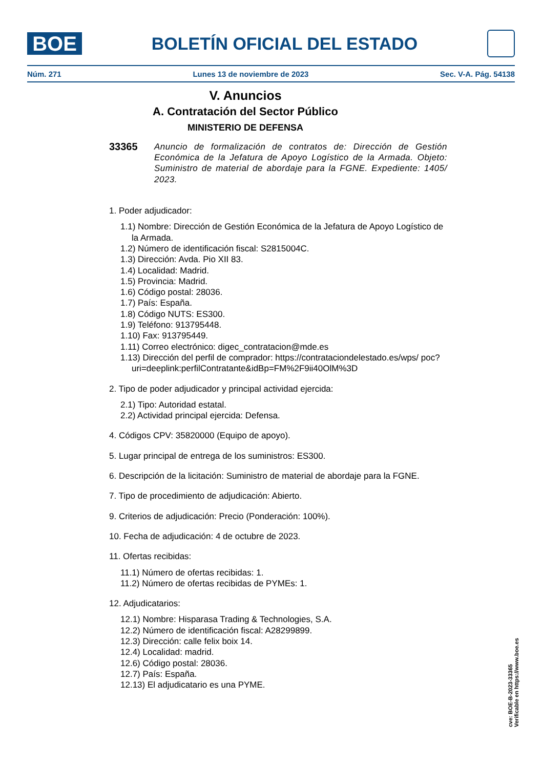BOE
BOLETÍN OFICIAL DEL ESTADO
Núm. 271 Lunes 13 de noviembre de 2023 Sec. V-A. Pág. 54138
V. Anuncios
A. Contratación del Sector Público
MINISTERIO DE DEFENSA
33365
Anuncio de formalización de contratos de: Dirección de Gestión Económica de la Jefatura de Apoyo Logístico de la Armada. Objeto: Suministro de material de abordaje para la FGNE. Expediente: 1405/ 2023.
1. Poder adjudicador:
1.1) Nombre: Dirección de Gestión Económica de la Jefatura de Apoyo Logístico de la Armada.
1.2) Número de identificación fiscal: S2815004C.
1.3) Dirección: Avda. Pio XII 83.
1.4) Localidad: Madrid.
1.5) Provincia: Madrid.
1.6) Código postal: 28036.
1.7) País: España.
1.8) Código NUTS: ES300.
1.9) Teléfono: 913795448.
1.10) Fax: 913795449.
1.11) Correo electrónico: digec_contratacion@mde.es
1.13) Dirección del perfil de comprador: https://contrataciondelestado.es/wps/ poc?uri=deeplink:perfilContratante&idBp=FM%2F9ii40OlM%3D
2. Tipo de poder adjudicador y principal actividad ejercida:
2.1) Tipo: Autoridad estatal.
2.2) Actividad principal ejercida: Defensa.
4. Códigos CPV: 35820000 (Equipo de apoyo).
5. Lugar principal de entrega de los suministros: ES300.
6. Descripción de la licitación: Suministro de material de abordaje para la FGNE.
7. Tipo de procedimiento de adjudicación: Abierto.
9. Criterios de adjudicación: Precio (Ponderación: 100%).
10. Fecha de adjudicación: 4 de octubre de 2023.
11. Ofertas recibidas:
11.1) Número de ofertas recibidas: 1.
11.2) Número de ofertas recibidas de PYMEs: 1.
12. Adjudicatarios:
12.1) Nombre: Hisparasa Trading & Technologies, S.A.
12.2) Número de identificación fiscal: A28299899.
12.3) Dirección: calle felix boix 14.
12.4) Localidad: madrid.
12.6) Código postal: 28036.
12.7) País: España.
12.13) El adjudicatario es una PYME.
cve: BOE-B-2023-33365
Verificable en https://www.boe.es